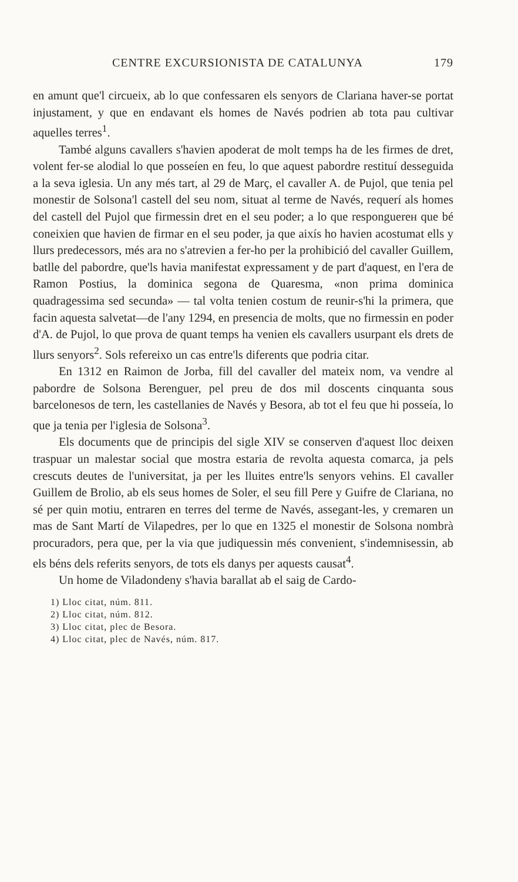CENTRE EXCURSIONISTA DE CATALUNYA 179
en amunt que'l circueix, ab lo que confessaren els senyors de Clariana haver-se portat injustament, y que en endavant els homes de Navés podrien ab tota pau cultivar aquelles terres<sup>1</sup>.
També alguns cavallers s'havien apoderat de molt temps ha de les firmes de dret, volent fer-se alodial lo que posseíen en feu, lo que aquest pabordre restituí desseguida a la seva iglesia. Un any més tart, al 29 de Març, el cavaller A. de Pujol, que tenia pel monestir de Solsona'l castell del seu nom, situat al terme de Navés, requerí als homes del castell del Pujol que firmessin dret en el seu poder; a lo que responguerен que bé coneixien que havien de firmar en el seu poder, ja que aixís ho havien acostumat ells y llurs predecessors, més ara no s'atrevien a fer-ho per la prohibició del cavaller Guillem, batlle del pabordre, que'ls havia manifestat expressament y de part d'aquest, en l'era de Ramon Postius, la dominica segona de Quaresma, «non prima dominica quadragessima sed secunda» — tal volta tenien costum de reunir-s'hi la primera, que facin aquesta salvetat—de l'any 1294, en presencia de molts, que no firmessin en poder d'A. de Pujol, lo que prova de quant temps ha venien els cavallers usurpant els drets de llurs senyors<sup>2</sup>. Sols refereixo un cas entre'ls diferents que podria citar.
En 1312 en Raimon de Jorba, fill del cavaller del mateix nom, va vendre al pabordre de Solsona Berenguer, pel preu de dos mil doscents cinquanta sous barcelonesos de tern, les castellanies de Navés y Besora, ab tot el feu que hi posseía, lo que ja tenia per l'iglesia de Solsona<sup>3</sup>.
Els documents que de principis del sigle XIV se conserven d'aquest lloc deixen traspuar un malestar social que mostra estaria de revolta aquesta comarca, ja pels crescuts deutes de l'universitat, ja per les lluites entre'ls senyors vehins. El cavaller Guillem de Brolio, ab els seus homes de Soler, el seu fill Pere y Guifre de Clariana, no sé per quin motiu, entraren en terres del terme de Navés, assegant-les, y cremaren un mas de Sant Martí de Vilapedres, per lo que en 1325 el monestir de Solsona nombrà procuradors, pera que, per la via que judiquessin més convenient, s'indemnisessin, ab els béns dels referits senyors, de tots els danys per aquests causat<sup>4</sup>.
Un home de Viladondeny s'havia barallat ab el saig de Cardo-
1) Lloc citat, núm. 811.
2) Lloc citat, núm. 812.
3) Lloc citat, plec de Besora.
4) Lloc citat, plec de Navés, núm. 817.